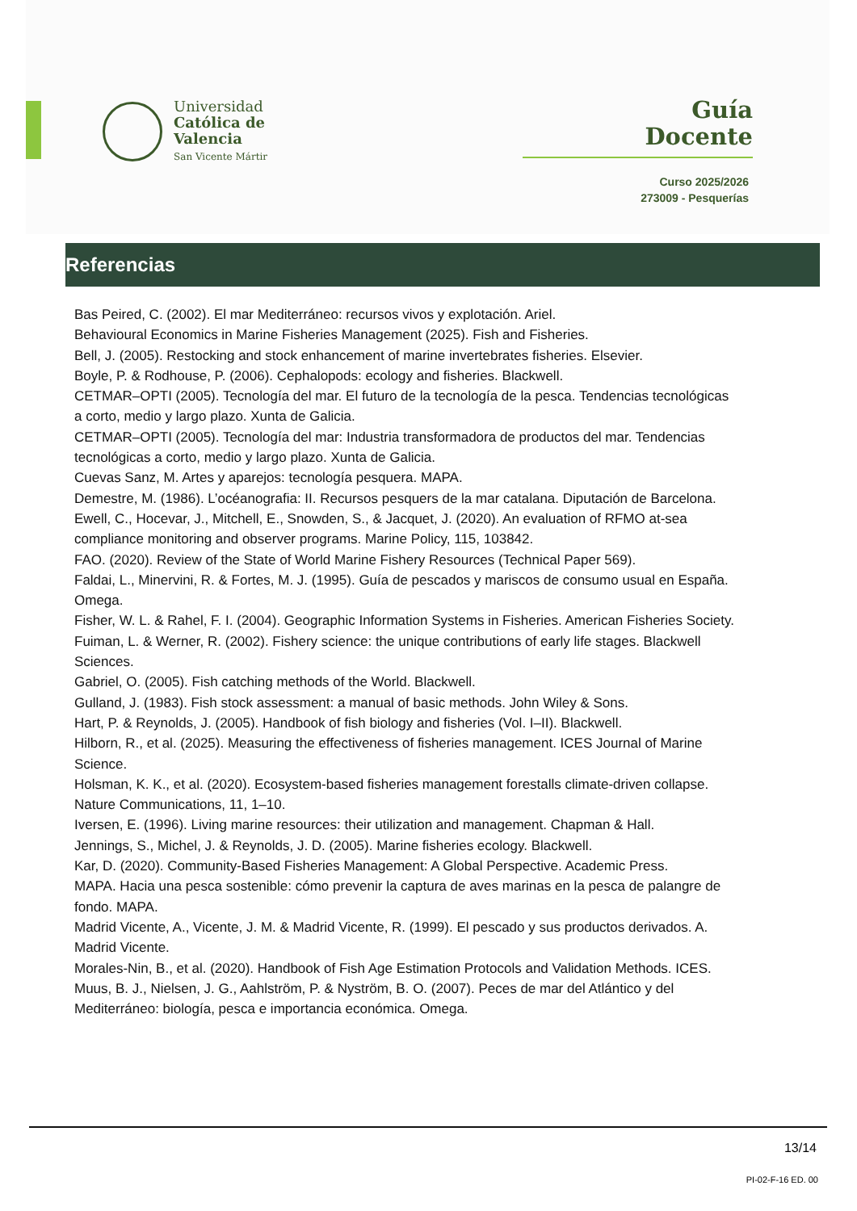Universidad
Católica de
Valencia
San Vicente Mártir
Guía
Docente
Curso 2025/2026
273009 - Pesquerías
Referencias
Bas Peired, C. (2002). El mar Mediterráneo: recursos vivos y explotación. Ariel.
Behavioural Economics in Marine Fisheries Management (2025). Fish and Fisheries.
Bell, J. (2005). Restocking and stock enhancement of marine invertebrates fisheries. Elsevier.
Boyle, P. & Rodhouse, P. (2006). Cephalopods: ecology and fisheries. Blackwell.
CETMAR–OPTI (2005). Tecnología del mar. El futuro de la tecnología de la pesca. Tendencias tecnológicas a corto, medio y largo plazo. Xunta de Galicia.
CETMAR–OPTI (2005). Tecnología del mar: Industria transformadora de productos del mar. Tendencias tecnológicas a corto, medio y largo plazo. Xunta de Galicia.
Cuevas Sanz, M. Artes y aparejos: tecnología pesquera. MAPA.
Demestre, M. (1986). L’océanografia: II. Recursos pesquers de la mar catalana. Diputación de Barcelona.
Ewell, C., Hocevar, J., Mitchell, E., Snowden, S., & Jacquet, J. (2020). An evaluation of RFMO at-sea compliance monitoring and observer programs. Marine Policy, 115, 103842.
FAO. (2020). Review of the State of World Marine Fishery Resources (Technical Paper 569).
Faldai, L., Minervini, R. & Fortes, M. J. (1995). Guía de pescados y mariscos de consumo usual en España. Omega.
Fisher, W. L. & Rahel, F. I. (2004). Geographic Information Systems in Fisheries. American Fisheries Society.
Fuiman, L. & Werner, R. (2002). Fishery science: the unique contributions of early life stages. Blackwell Sciences.
Gabriel, O. (2005). Fish catching methods of the World. Blackwell.
Gulland, J. (1983). Fish stock assessment: a manual of basic methods. John Wiley & Sons.
Hart, P. & Reynolds, J. (2005). Handbook of fish biology and fisheries (Vol. I–II). Blackwell.
Hilborn, R., et al. (2025). Measuring the effectiveness of fisheries management. ICES Journal of Marine Science.
Holsman, K. K., et al. (2020). Ecosystem-based fisheries management forestalls climate-driven collapse. Nature Communications, 11, 1–10.
Iversen, E. (1996). Living marine resources: their utilization and management. Chapman & Hall.
Jennings, S., Michel, J. & Reynolds, J. D. (2005). Marine fisheries ecology. Blackwell.
Kar, D. (2020). Community-Based Fisheries Management: A Global Perspective. Academic Press.
MAPA. Hacia una pesca sostenible: cómo prevenir la captura de aves marinas en la pesca de palangre de fondo. MAPA.
Madrid Vicente, A., Vicente, J. M. & Madrid Vicente, R. (1999). El pescado y sus productos derivados. A. Madrid Vicente.
Morales-Nin, B., et al. (2020). Handbook of Fish Age Estimation Protocols and Validation Methods. ICES.
Muus, B. J., Nielsen, J. G., Aahlström, P. & Nyström, B. O. (2007). Peces de mar del Atlántico y del Mediterráneo: biología, pesca e importancia económica. Omega.
13/14
PI-02-F-16 ED. 00